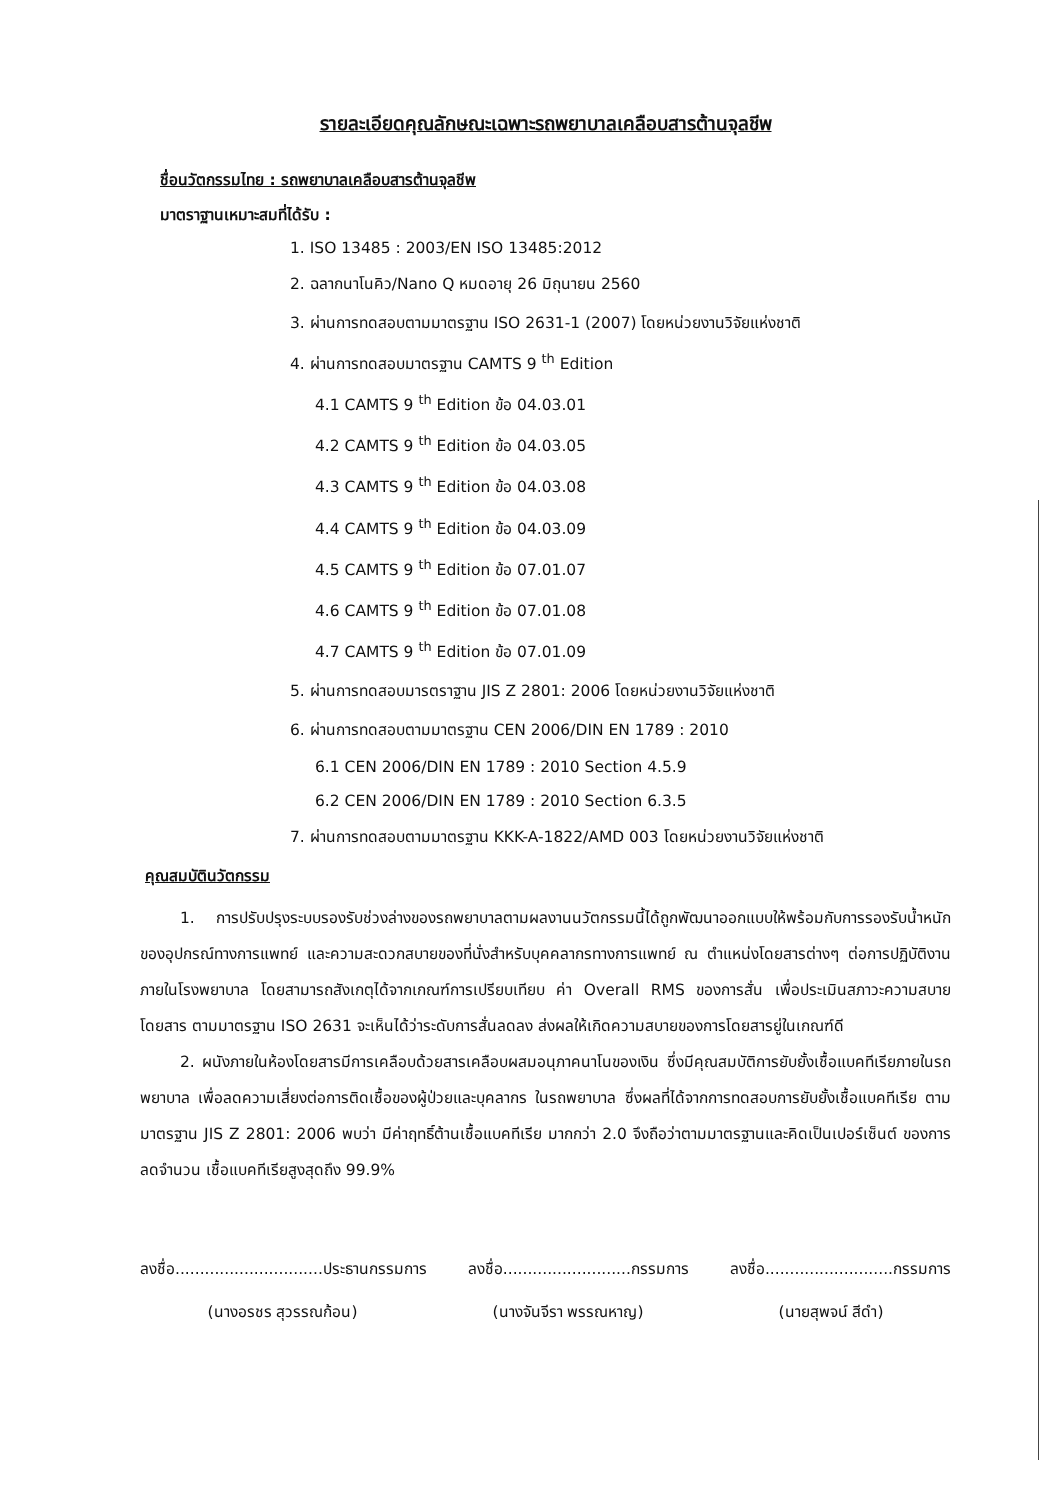รายละเอียดคุณลักษณะเฉพาะรถพยาบาลเคลือบสารต้านจุลชีพ
ชื่อนวัตกรรมไทย : รถพยาบาลเคลือบสารต้านจุลชีพ
มาตราฐานเหมาะสมที่ได้รับ :
1. ISO 13485 : 2003/EN ISO 13485:2012
2. ฉลากนาโนคิว/Nano Q หมดอายุ 26 มิถุนายน 2560
3. ผ่านการทดสอบตามมาตรฐาน ISO 2631-1 (2007) โดยหน่วยงานวิจัยแห่งชาติ
4. ผ่านการทดสอบมาตรฐาน CAMTS 9 <sup>th</sup> Edition
4.1 CAMTS 9 <sup>th</sup> Edition ข้อ 04.03.01
4.2 CAMTS 9 <sup>th</sup> Edition ข้อ 04.03.05
4.3 CAMTS 9 <sup>th</sup> Edition ข้อ 04.03.08
4.4 CAMTS 9 <sup>th</sup> Edition ข้อ 04.03.09
4.5 CAMTS 9 <sup>th</sup> Edition ข้อ 07.01.07
4.6 CAMTS 9 <sup>th</sup> Edition ข้อ 07.01.08
4.7 CAMTS 9 <sup>th</sup> Edition ข้อ 07.01.09
5. ผ่านการทดสอบมารตราฐาน JIS Z 2801: 2006 โดยหน่วยงานวิจัยแห่งชาติ
6. ผ่านการทดสอบตามมาตรฐาน CEN 2006/DIN EN 1789 : 2010
6.1 CEN 2006/DIN EN 1789 : 2010 Section 4.5.9
6.2 CEN 2006/DIN EN 1789 : 2010 Section 6.3.5
7. ผ่านการทดสอบตามมาตรฐาน KKK-A-1822/AMD 003 โดยหน่วยงานวิจัยแห่งชาติ
คุณสมบัตินวัตกรรม
1. การปรับปรุงระบบรองรับช่วงล่างของรถพยาบาลตามผลงานนวัตกรรมนี้ได้ถูกพัฒนาออกแบบให้พร้อมกับการรองรับน้ำหนักของอุปกรณ์ทางการแพทย์ และความสะดวกสบายของที่นั่งสำหรับบุคคลากรทางการแพทย์ ณ ตำแหน่งโดยสารต่างๆ ต่อการปฏิบัติงานภายในโรงพยาบาล โดยสามารถสังเกตุได้จากเกณฑ์การเปรียบเทียบ ค่า Overall RMS ของการสั่น เพื่อประเมินสภาวะความสบายโดยสาร ตามมาตรฐาน ISO 2631 จะเห็นได้ว่าระดับการสั่นลดลง ส่งผลให้เกิดความสบายของการโดยสารยู่ในเกณฑ์ดี
2. ผนังภายในห้องโดยสารมีการเคลือบด้วยสารเคลือบผสมอนุภาคนาโนของเงิน ซึ่งมีคุณสมบัติการยับยั้งเชื้อแบคทีเรียภายในรถพยาบาล เพื่อลดความเสี่ยงต่อการติดเชื้อของผู้ป่วยและบุคลากร ในรถพยาบาล ซึ่งผลที่ได้จากการทดสอบการยับยั้งเชื้อแบคทีเรีย ตามมาตรฐาน JIS Z 2801: 2006 พบว่า มีค่าฤทธิ์ต้านเชื้อแบคทีเรีย มากกว่า 2.0 จึงถือว่าตามมาตรฐานและคิดเป็นเปอร์เซ็นต์ ของการลดจำนวน เชื้อแบคทีเรียสูงสุดถึง 99.9%
ลงชื่อ..............................ประธานกรรมการ ลงชื่อ..........................กรรมการ ลงชื่อ..........................กรรมการ
(นางอรชร สุวรรณก้อน) (นางจันจีรา พรรณหาญ) (นายสุพจน์ สีดำ)